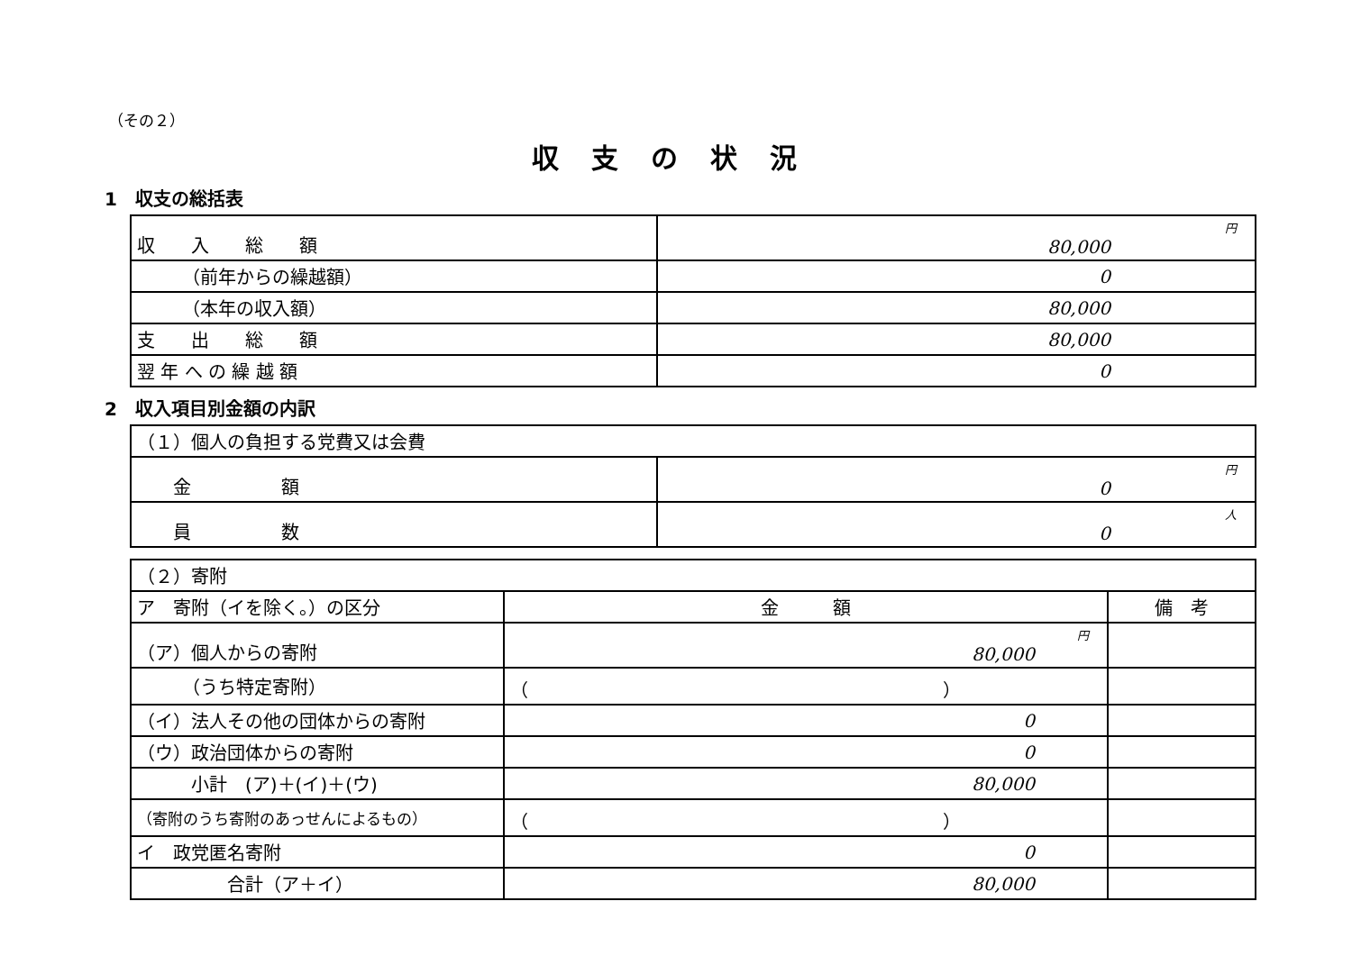（その２）
収支の状況
1　収支の総括表
| 収 入 総 額 | 円 80,000 |
| （前年からの繰越額） | 0 |
| （本年の収入額） | 80,000 |
| 支 出 総 額 | 80,000 |
| 翌 年 へ の 繰 越 額 | 0 |
2　収入項目別金額の内訳
| （１）個人の負担する党費又は会費 | |
| 金 額 | 円 0 |
| 員 数 | 人 0 |
| （２）寄附 | | |
| ア 寄附（イを除く。）の区分 | 金 額 | 備 考 |
| （ア）個人からの寄附 | 円 80,000 | |
| （うち特定寄附） | （ ） | |
| （イ）法人その他の団体からの寄附 | 0 | |
| （ウ）政治団体からの寄附 | 0 | |
| 小計 (ア)＋(イ)＋(ウ) | 80,000 | |
| （寄附のうち寄附のあっせんによるもの） | （ ） | |
| イ 政党匿名寄附 | 0 | |
| 合計（ア＋イ） | 80,000 | |